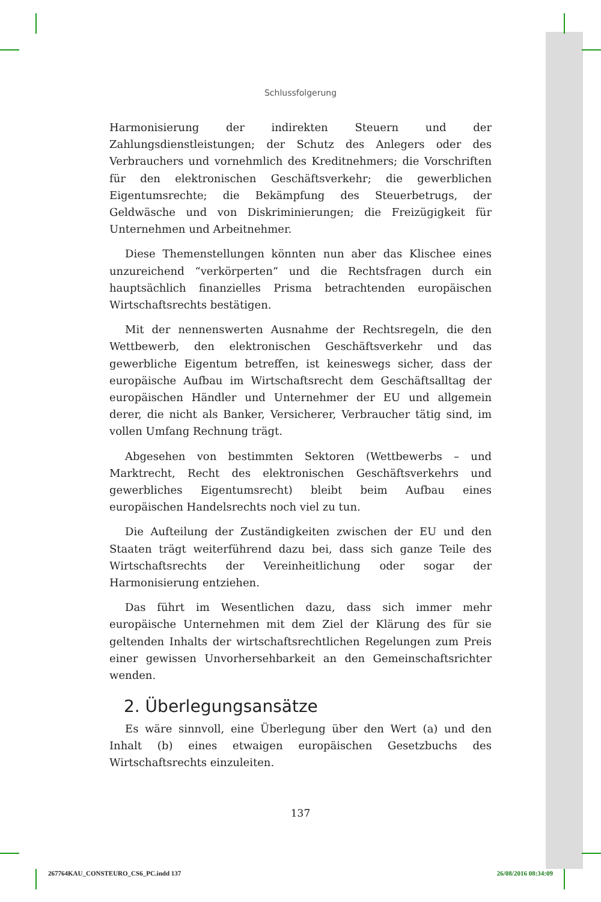Schlussfolgerung
Harmonisierung der indirekten Steuern und der Zahlungsdienstleistungen; der Schutz des Anlegers oder des Verbrauchers und vornehmlich des Kreditnehmers; die Vorschriften für den elektronischen Geschäftsverkehr; die gewerblichen Eigentumsrechte; die Bekämpfung des Steuerbetrugs, der Geldwäsche und von Diskriminierungen; die Freizügigkeit für Unternehmen und Arbeitnehmer.
Diese Themenstellungen könnten nun aber das Klischee eines unzureichend “verkörperten“ und die Rechtsfragen durch ein hauptsächlich finanzielles Prisma betrachtenden europäischen Wirtschaftsrechts bestätigen.
Mit der nennenswerten Ausnahme der Rechtsregeln, die den Wettbewerb, den elektronischen Geschäftsverkehr und das gewerbliche Eigentum betreffen, ist keineswegs sicher, dass der europäische Aufbau im Wirtschaftsrecht dem Geschäftsalltag der europäischen Händler und Unternehmer der EU und allgemein derer, die nicht als Banker, Versicherer, Verbraucher tätig sind, im vollen Umfang Rechnung trägt.
Abgesehen von bestimmten Sektoren (Wettbewerbs – und Marktrecht, Recht des elektronischen Geschäftsverkehrs und gewerbliches Eigentumsrecht) bleibt beim Aufbau eines europäischen Handelsrechts noch viel zu tun.
Die Aufteilung der Zuständigkeiten zwischen der EU und den Staaten trägt weiterführend dazu bei, dass sich ganze Teile des Wirtschaftsrechts der Vereinheitlichung oder sogar der Harmonisierung entziehen.
Das führt im Wesentlichen dazu, dass sich immer mehr europäische Unternehmen mit dem Ziel der Klärung des für sie geltenden Inhalts der wirtschaftsrechtlichen Regelungen zum Preis einer gewissen Unvorhersehbarkeit an den Gemeinschaftsrichter wenden.
2. Überlegungsansätze
Es wäre sinnvoll, eine Überlegung über den Wert (a) und den Inhalt (b) eines etwaigen europäischen Gesetzbuchs des Wirtschaftsrechts einzuleiten.
137
267764KAU_CONSTEURO_CS6_PC.indd 137 26/08/2016 08:34:09